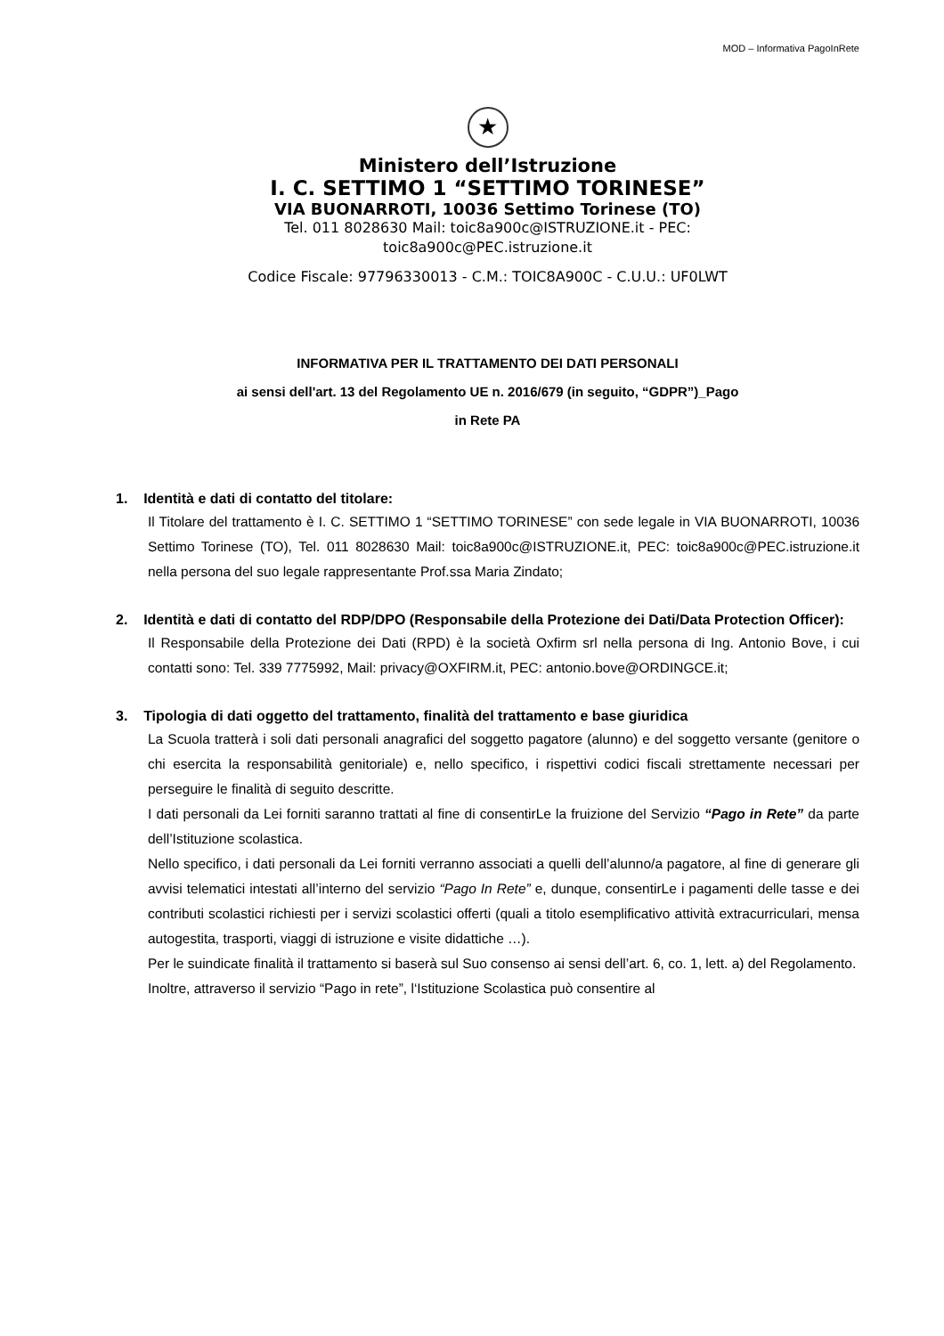MOD – Informativa PagoInRete
★
Ministero dell’Istruzione
I. C. SETTIMO 1 “SETTIMO TORINESE”
VIA BUONARROTI, 10036 Settimo Torinese (TO)
Tel. 011 8028630 Mail: toic8a900c@ISTRUZIONE.it - PEC:
toic8a900c@PEC.istruzione.it
Codice Fiscale: 97796330013 - C.M.: TOIC8A900C - C.U.U.: UF0LWT
INFORMATIVA PER IL TRATTAMENTO DEI DATI PERSONALI
ai sensi dell'art. 13 del Regolamento UE n. 2016/679 (in seguito, “GDPR”)_Pago
in Rete PA
1. Identità e dati di contatto del titolare:
Il Titolare del trattamento è I. C. SETTIMO 1 “SETTIMO TORINESE” con sede legale in VIA BUONARROTI, 10036 Settimo Torinese (TO), Tel. 011 8028630 Mail: toic8a900c@ISTRUZIONE.it, PEC: toic8a900c@PEC.istruzione.it nella persona del suo legale rappresentante Prof.ssa Maria Zindato;
2. Identità e dati di contatto del RDP/DPO (Responsabile della Protezione dei Dati/Data Protection Officer):
Il Responsabile della Protezione dei Dati (RPD) è la società Oxfirm srl nella persona di Ing. Antonio Bove, i cui contatti sono: Tel. 339 7775992, Mail: privacy@OXFIRM.it, PEC: antonio.bove@ORDINGCE.it;
3. Tipologia di dati oggetto del trattamento, finalità del trattamento e base giuridica
La Scuola tratterà i soli dati personali anagrafici del soggetto pagatore (alunno) e del soggetto versante (genitore o chi esercita la responsabilità genitoriale) e, nello specifico, i rispettivi codici fiscali strettamente necessari per perseguire le finalità di seguito descritte.
I dati personali da Lei forniti saranno trattati al fine di consentirLe la fruizione del Servizio “Pago in Rete” da parte dell’Istituzione scolastica.
Nello specifico, i dati personali da Lei forniti verranno associati a quelli dell’alunno/a pagatore, al fine di generare gli avvisi telematici intestati all’interno del servizio “Pago In Rete” e, dunque, consentirLe i pagamenti delle tasse e dei contributi scolastici richiesti per i servizi scolastici offerti (quali a titolo esemplificativo attività extracurriculari, mensa autogestita, trasporti, viaggi di istruzione e visite didattiche …).
Per le suindicate finalità il trattamento si baserà sul Suo consenso ai sensi dell’art. 6, co. 1, lett. a) del Regolamento.
Inoltre, attraverso il servizio “Pago in rete”, l‘Istituzione Scolastica può consentire al